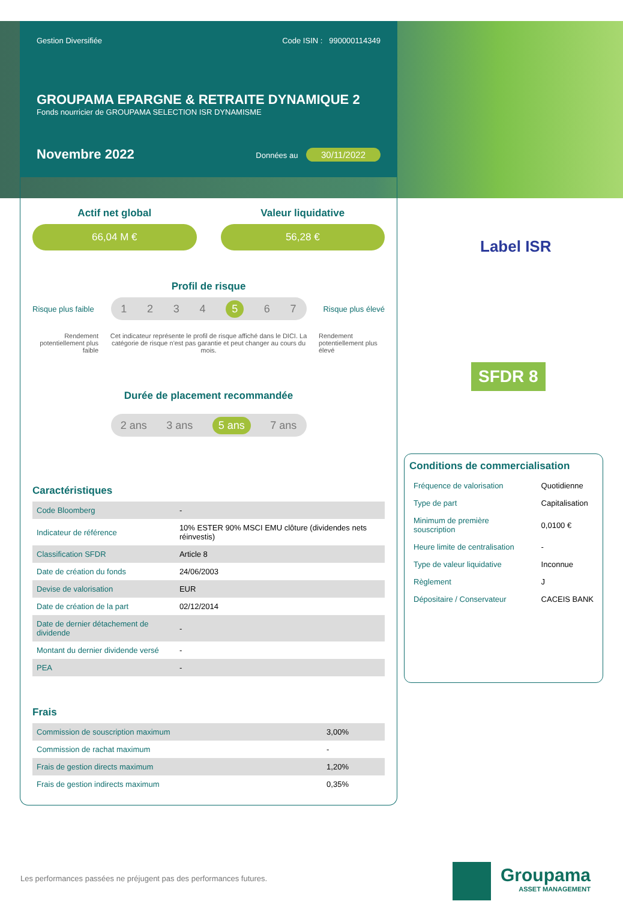Gestion Diversifiée Code ISIN : 990000114349
GROUPAMA EPARGNE & RETRAITE DYNAMIQUE 2
Fonds nourricier de GROUPAMA SELECTION ISR DYNAMISME
Novembre 2022 Données au 30/11/2022
Actif net global
66,04 M €
Valeur liquidative
56,28 €
Profil de risque
Risque plus faible
1234 5 6 7
Risque plus élevé
Rendement potentiellement plus faible Cet indicateur représente le profil de risque affiché dans le DICI. La catégorie de risque n'est pas garantie et peut changer au cours du mois. Rendement potentiellement plus élevé
Durée de placement recommandée
2 ans 3 ans 5 ans 7 ans
Caractéristiques
| Code Bloomberg | - |
| Indicateur de référence | 10% ESTER 90% MSCI EMU clôture (dividendes nets réinvestis) |
| Classification SFDR | Article 8 |
| Date de création du fonds | 24/06/2003 |
| Devise de valorisation | EUR |
| Date de création de la part | 02/12/2014 |
| Date de dernier détachement de dividende | - |
| Montant du dernier dividende versé | - |
| PEA | - |
Frais
| Commission de souscription maximum | 3,00% |
| Commission de rachat maximum | - |
| Frais de gestion directs maximum | 1,20% |
| Frais de gestion indirects maximum | 0,35% |
Label ISR
SFDR 8
Conditions de commercialisation
| Fréquence de valorisation | Quotidienne |
| Type de part | Capitalisation |
| Minimum de première souscription | 0,0100 € |
| Heure limite de centralisation | - |
| Type de valeur liquidative | Inconnue |
| Règlement | J |
| Dépositaire / Conservateur | CACEIS BANK |
Les performances passées ne préjugent pas des performances futures.
Groupama
ASSET MANAGEMENT